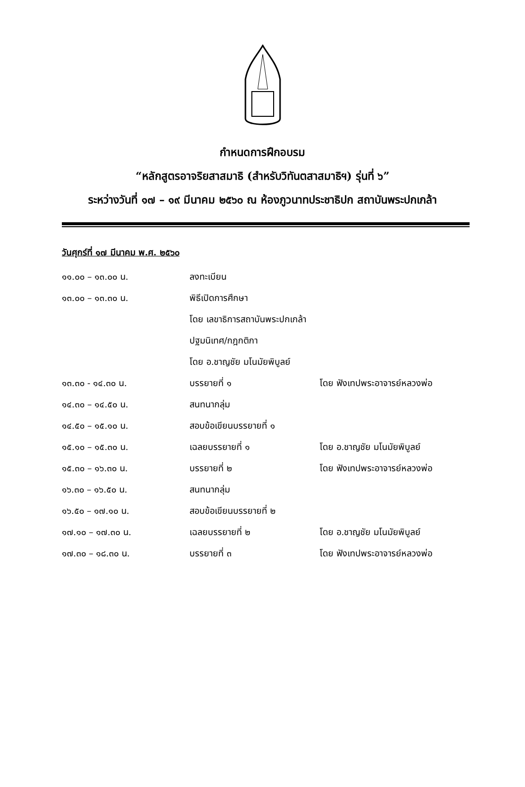กำหนดการฝึกอบรม
“หลักสูตรอาจริยสาสมาธิ (สำหรับวิทันตสาสมาธิฯ) รุ่นที่ ๖”
ระหว่างวันที่ ๑๗ – ๑๙ มีนาคม ๒๕๖๐ ณ ห้องภูวนาทประชาธิปก สถาบันพระปกเกล้า
วันศุกร์ที่ ๑๗ มีนาคม พ.ศ. ๒๕๖๐
| ๑๑.๐๐ – ๑๓.๐๐ น. | ลงทะเบียน | |
| ๑๓.๐๐ – ๑๓.๓๐ น. | พิธีเปิดการศึกษา | |
| | โดย เลขาธิการสถาบันพระปกเกล้า | |
| | ปฐมนิเทศ/กฎกติกา | |
| | โดย อ.ชาญชัย มโนมัยพิบูลย์ | |
| ๑๓.๓๐ - ๑๔.๓๐ น. | บรรยายที่ ๑ | โดย ฟังเทปพระอาจารย์หลวงพ่อ |
| ๑๔.๓๐ – ๑๔.๕๐ น. | สนทนากลุ่ม | |
| ๑๔.๕๐ – ๑๕.๑๐ น. | สอบข้อเขียนบรรยายที่ ๑ | |
| ๑๕.๑๐ – ๑๕.๓๐ น. | เฉลยบรรยายที่ ๑ | โดย อ.ชาญชัย มโนมัยพิบูลย์ |
| ๑๕.๓๐ – ๑๖.๓๐ น. | บรรยายที่ ๒ | โดย ฟังเทปพระอาจารย์หลวงพ่อ |
| ๑๖.๓๐ – ๑๖.๕๐ น. | สนทนากลุ่ม | |
| ๑๖.๕๐ – ๑๗.๑๐ น. | สอบข้อเขียนบรรยายที่ ๒ | |
| ๑๗.๑๐ – ๑๗.๓๐ น. | เฉลยบรรยายที่ ๒ | โดย อ.ชาญชัย มโนมัยพิบูลย์ |
| ๑๗.๓๐ – ๑๘.๓๐ น. | บรรยายที่ ๓ | โดย ฟังเทปพระอาจารย์หลวงพ่อ |